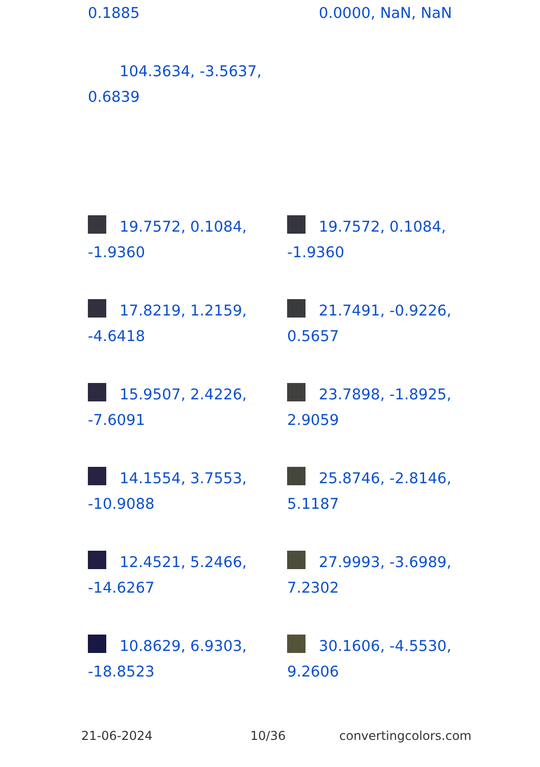0.1885 0.0000, NaN, NaN
104.3634, -3.5637, 0.6839
19.7572, 0.1084, -1.9360
19.7572, 0.1084, -1.9360
17.8219, 1.2159, -4.6418
21.7491, -0.9226, 0.5657
15.9507, 2.4226, -7.6091
23.7898, -1.8925, 2.9059
14.1554, 3.7553, -10.9088
25.8746, -2.8146, 5.1187
12.4521, 5.2466, -14.6267
27.9993, -3.6989, 7.2302
10.8629, 6.9303, -18.8523
30.1606, -4.5530, 9.2606
21-06-2024 10/36 convertingcolors.com